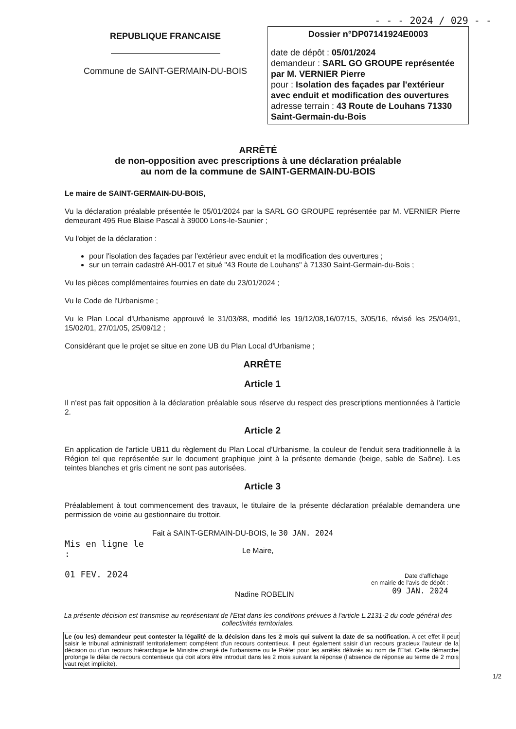- - - 2024 / 029 - -
REPUBLIQUE FRANCAISE
Commune de SAINT-GERMAIN-DU-BOIS
Dossier n°DP07141924E0003
date de dépôt : 05/01/2024
demandeur : SARL GO GROUPE représentée par M. VERNIER Pierre
pour : Isolation des façades par l'extérieur avec enduit et modification des ouvertures
adresse terrain : 43 Route de Louhans 71330 Saint-Germain-du-Bois
ARRÊTÉ
de non-opposition avec prescriptions à une déclaration préalable
au nom de la commune de SAINT-GERMAIN-DU-BOIS
Le maire de SAINT-GERMAIN-DU-BOIS,
Vu la déclaration préalable présentée le 05/01/2024 par la SARL GO GROUPE représentée par M. VERNIER Pierre demeurant 495 Rue Blaise Pascal à 39000 Lons-le-Saunier ;
Vu l'objet de la déclaration :
pour l'isolation des façades par l'extérieur avec enduit et la modification des ouvertures ;
sur un terrain cadastré AH-0017 et situé "43 Route de Louhans" à 71330 Saint-Germain-du-Bois ;
Vu les pièces complémentaires fournies en date du 23/01/2024 ;
Vu le Code de l'Urbanisme ;
Vu le Plan Local d'Urbanisme approuvé le 31/03/88, modifié les 19/12/08,16/07/15, 3/05/16, révisé les 25/04/91, 15/02/01, 27/01/05, 25/09/12 ;
Considérant que le projet se situe en zone UB du Plan Local d'Urbanisme ;
ARRÊTE
Article 1
Il n'est pas fait opposition à la déclaration préalable sous réserve du respect des prescriptions mentionnées à l'article 2.
Article 2
En application de l'article UB11 du règlement du Plan Local d'Urbanisme, la couleur de l'enduit sera traditionnelle à la Région tel que représentée sur le document graphique joint à la présente demande (beige, sable de Saône). Les teintes blanches et gris ciment ne sont pas autorisées.
Article 3
Préalablement à tout commencement des travaux, le titulaire de la présente déclaration préalable demandera une permission de voirie au gestionnaire du trottoir.
Mis en ligne le :
01 FEV. 2024
Fait à SAINT-GERMAIN-DU-BOIS, le 30 JAN. 2024
Le Maire,
Nadine ROBELIN
Date d'affichage
en mairie de l'avis de dépôt :
09 JAN. 2024
La présente décision est transmise au représentant de l'Etat dans les conditions prévues à l'article L.2131-2 du code général des collectivités territoriales.
Le (ou les) demandeur peut contester la légalité de la décision dans les 2 mois qui suivent la date de sa notification. A cet effet il peut saisir le tribunal administratif territorialement compétent d'un recours contentieux. Il peut également saisir d'un recours gracieux l'auteur de la décision ou d'un recours hiérarchique le Ministre chargé de l'urbanisme ou le Préfet pour les arrêtés délivrés au nom de l'Etat. Cette démarche prolonge le délai de recours contentieux qui doit alors être introduit dans les 2 mois suivant la réponse (l'absence de réponse au terme de 2 mois vaut rejet implicite).
1/2